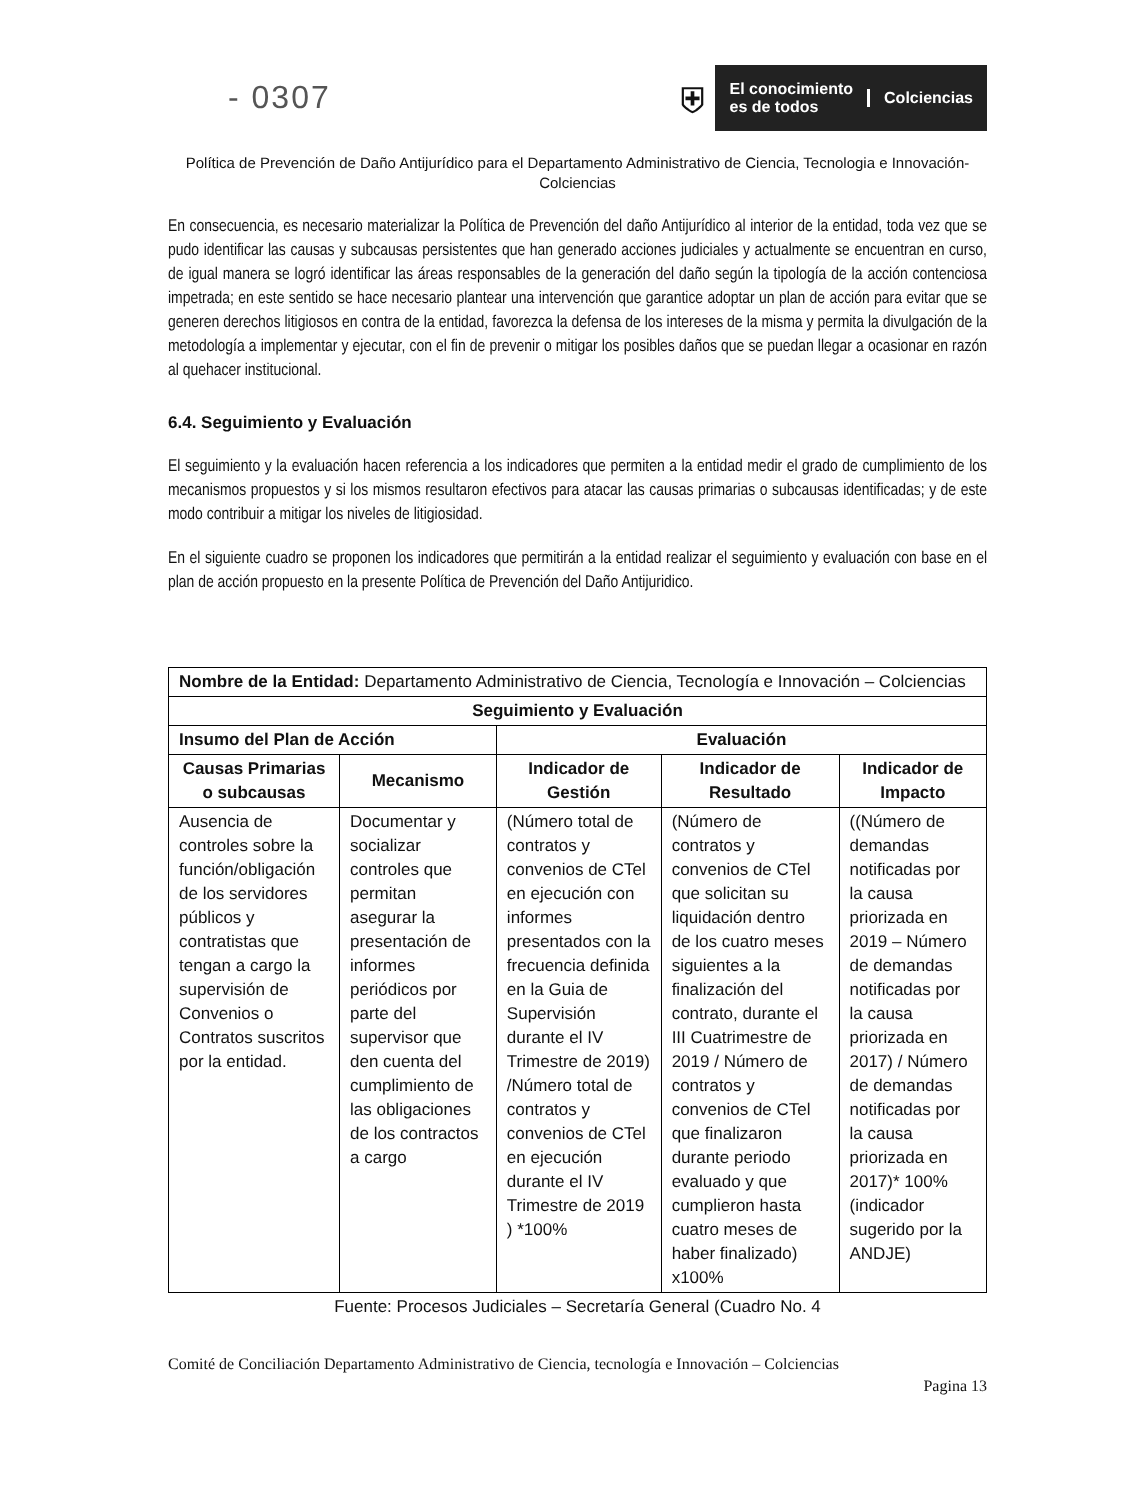- 0307
⛨
El conocimiento
es de todos
Colciencias
Política de Prevención de Daño Antijurídico para el Departamento Administrativo de Ciencia, Tecnologia e Innovación- Colciencias
En consecuencia, es necesario materializar la Política de Prevención del daño Antijurídico al interior de la entidad, toda vez que se pudo identificar las causas y subcausas persistentes que han generado acciones judiciales y actualmente se encuentran en curso, de igual manera se logró identificar las áreas responsables de la generación del daño según la tipología de la acción contenciosa impetrada; en este sentido se hace necesario plantear una intervención que garantice adoptar un plan de acción para evitar que se generen derechos litigiosos en contra de la entidad, favorezca la defensa de los intereses de la misma y permita la divulgación de la metodología a implementar y ejecutar, con el fin de prevenir o mitigar los posibles daños que se puedan llegar a ocasionar en razón al quehacer institucional.
6.4. Seguimiento y Evaluación
El seguimiento y la evaluación hacen referencia a los indicadores que permiten a la entidad medir el grado de cumplimiento de los mecanismos propuestos y si los mismos resultaron efectivos para atacar las causas primarias o subcausas identificadas; y de este modo contribuir a mitigar los niveles de litigiosidad.
En el siguiente cuadro se proponen los indicadores que permitirán a la entidad realizar el seguimiento y evaluación con base en el plan de acción propuesto en la presente Política de Prevención del Daño Antijuridico.
| Nombre de la Entidad: Departamento Administrativo de Ciencia, Tecnología e Innovación – Colciencias | | | | |
| Seguimiento y Evaluación | | | | |
| Insumo del Plan de Acción | | Evaluación | | |
| Causas Primarias o subcausas | Mecanismo | Indicador de Gestión | Indicador de Resultado | Indicador de Impacto |
| Ausencia de controles sobre la función/obligación de los servidores públicos y contratistas que tengan a cargo la supervisión de Convenios o Contratos suscritos por la entidad. | Documentar y socializar controles que permitan asegurar la presentación de informes periódicos por parte del supervisor que den cuenta del cumplimiento de las obligaciones de los contractos a cargo | (Número total de contratos y convenios de CTel en ejecución con informes presentados con la frecuencia definida en la Guia de Supervisión durante el IV Trimestre de 2019) /Número total de contratos y convenios de CTel en ejecución durante el IV Trimestre de 2019 ) *100% | (Número de contratos y convenios de CTel que solicitan su liquidación dentro de los cuatro meses siguientes a la finalización del contrato, durante el III Cuatrimestre de 2019 / Número de contratos y convenios de CTel que finalizaron durante periodo evaluado y que cumplieron hasta cuatro meses de haber finalizado) x100% | ((Número de demandas notificadas por la causa priorizada en 2019 – Número de demandas notificadas por la causa priorizada en 2017) / Número de demandas notificadas por la causa priorizada en 2017)* 100% (indicador sugerido por la ANDJE) |
Fuente: Procesos Judiciales – Secretaría General (Cuadro No. 4
Comité de Conciliación Departamento Administrativo de Ciencia, tecnología e Innovación – Colciencias
Pagina 13